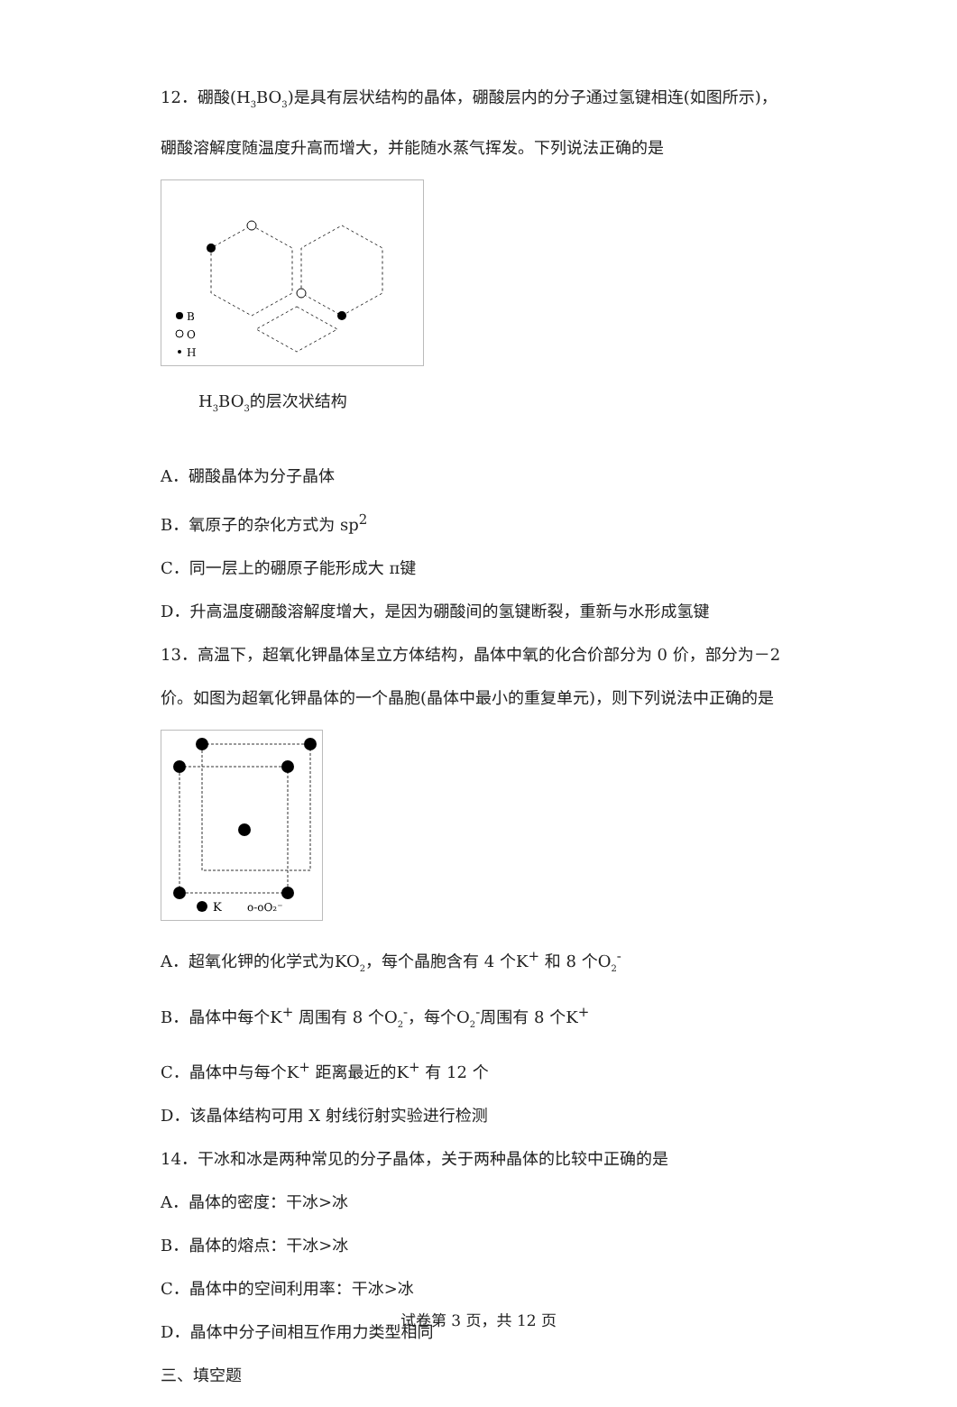12．硼酸(H<sub>3</sub>BO<sub>3</sub>)是具有层状结构的晶体，硼酸层内的分子通过氢键相连(如图所示)，
硼酸溶解度随温度升高而增大，并能随水蒸气挥发。下列说法正确的是
B
O
H
H<sub>3</sub>BO<sub>3</sub>的层次状结构
A．硼酸晶体为分子晶体
B．氧原子的杂化方式为 sp<sup>2</sup>
C．同一层上的硼原子能形成大 π键
D．升高温度硼酸溶解度增大，是因为硼酸间的氢键断裂，重新与水形成氢键
13．高温下，超氧化钾晶体呈立方体结构，晶体中氧的化合价部分为 0 价，部分为－2
价。如图为超氧化钾晶体的一个晶胞(晶体中最小的重复单元)，则下列说法中正确的是
K
o-oO₂⁻
A．超氧化钾的化学式为KO<sub>2</sub>，每个晶胞含有 4 个K<sup>+</sup> 和 8 个O<sub>2</sub><sup>-</sup>
B．晶体中每个K<sup>+</sup> 周围有 8 个O<sub>2</sub><sup>-</sup>，每个O<sub>2</sub><sup>-</sup>周围有 8 个K<sup>+</sup>
C．晶体中与每个K<sup>+</sup> 距离最近的K<sup>+</sup> 有 12 个
D．该晶体结构可用 X 射线衍射实验进行检测
14．干冰和冰是两种常见的分子晶体，关于两种晶体的比较中正确的是
A．晶体的密度：干冰>冰
B．晶体的熔点：干冰>冰
C．晶体中的空间利用率：干冰>冰
D．晶体中分子间相互作用力类型相同
三、填空题
试卷第 3 页，共 12 页